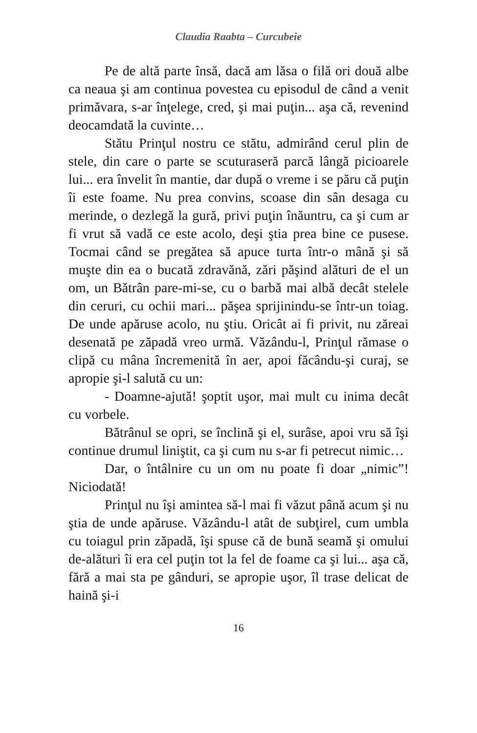Claudia Raabta – Curcubeie
Pe de altă parte însă, dacă am lăsa o filă ori două albe ca neaua şi am continua povestea cu episodul de când a venit primăvara, s-ar înţelege, cred, şi mai puţin... aşa că, revenind deocamdată la cuvinte…
Stătu Prinţul nostru ce stătu, admirând cerul plin de stele, din care o parte se scuturaseră parcă lângă picioarele lui... era învelit în mantie, dar după o vreme i se păru că puţin îi este foame. Nu prea convins, scoase din sân desaga cu merinde, o dezlegă la gură, privi puţin înăuntru, ca şi cum ar fi vrut să vadă ce este acolo, deşi ştia prea bine ce pusese. Tocmai când se pregătea să apuce turta într-o mână şi să muşte din ea o bucată zdravănă, zări păşind alături de el un om, un Bătrân pare-mi-se, cu o barbă mai albă decât stelele din ceruri, cu ochii mari... păşea sprijinindu-se într-un toiag. De unde apăruse acolo, nu ştiu. Oricât ai fi privit, nu zăreai desenată pe zăpadă vreo urmă. Văzându-l, Prinţul rămase o clipă cu mâna încremenită în aer, apoi făcându-şi curaj, se apropie şi-l salută cu un:
- Doamne-ajută! şoptit uşor, mai mult cu inima decât cu vorbele.
Bătrânul se opri, se înclină şi el, surâse, apoi vru să îşi continue drumul liniştit, ca şi cum nu s-ar fi petrecut nimic…
Dar, o întâlnire cu un om nu poate fi doar „nimic”! Niciodată!
Prinţul nu îşi amintea să-l mai fi văzut până acum şi nu ştia de unde apăruse. Văzându-l atât de subţirel, cum umbla cu toiagul prin zăpadă, îşi spuse că de bună seamă şi omului de-alături îi era cel puţin tot la fel de foame ca şi lui... aşa că, fără a mai sta pe gânduri, se apropie uşor, îl trase delicat de haină şi-i
16